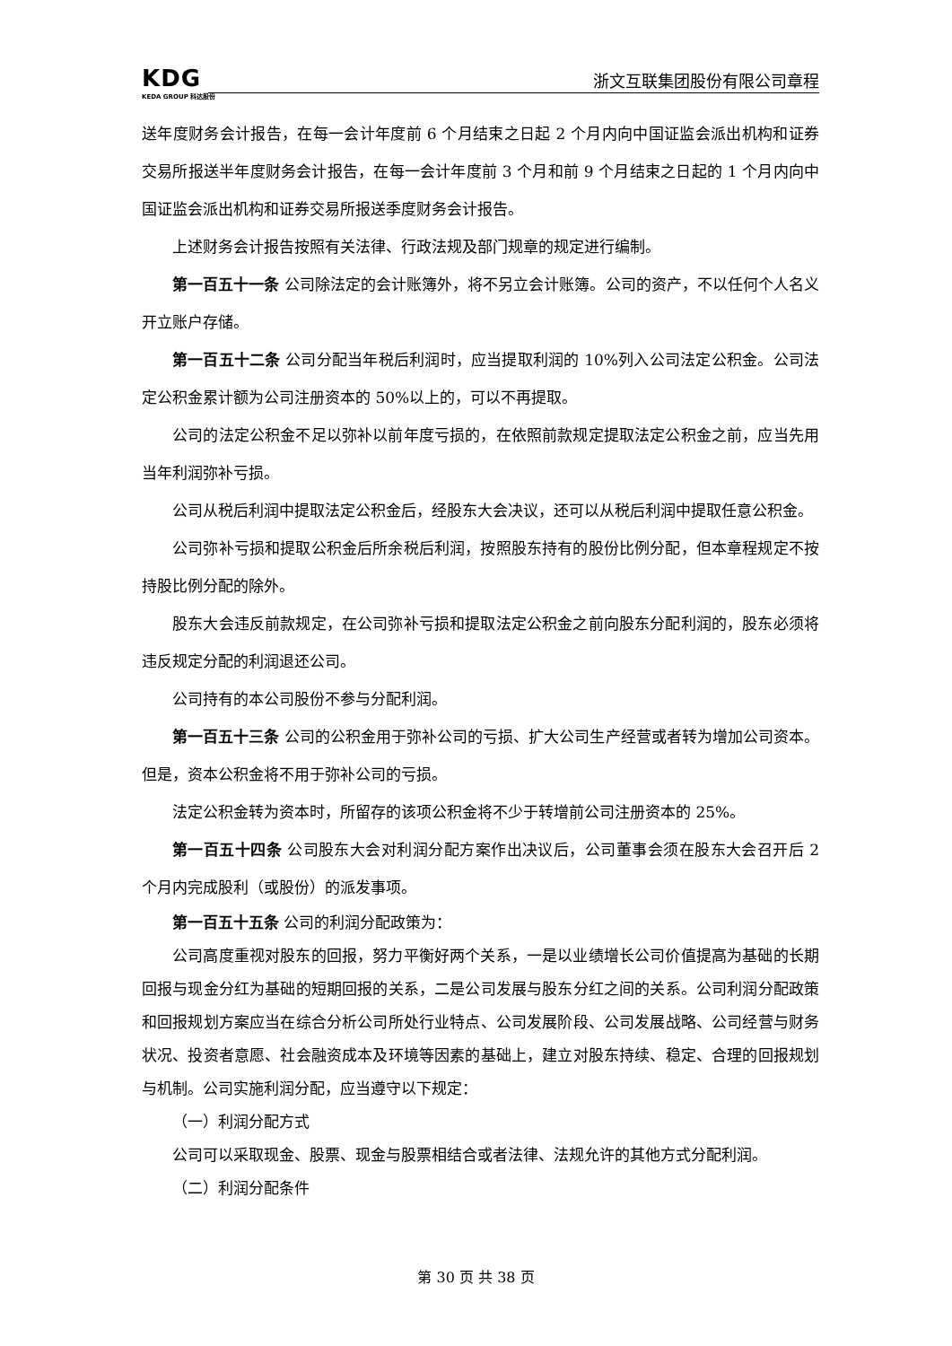KDG
KEDA GROUP 科达股份
浙文互联集团股份有限公司章程
送年度财务会计报告，在每一会计年度前 6 个月结束之日起 2 个月内向中国证监会派出机构和证券交易所报送半年度财务会计报告，在每一会计年度前 3 个月和前 9 个月结束之日起的 1 个月内向中国证监会派出机构和证券交易所报送季度财务会计报告。
上述财务会计报告按照有关法律、行政法规及部门规章的规定进行编制。
第一百五十一条 公司除法定的会计账簿外，将不另立会计账簿。公司的资产，不以任何个人名义开立账户存储。
第一百五十二条 公司分配当年税后利润时，应当提取利润的 10%列入公司法定公积金。公司法定公积金累计额为公司注册资本的 50%以上的，可以不再提取。
公司的法定公积金不足以弥补以前年度亏损的，在依照前款规定提取法定公积金之前，应当先用当年利润弥补亏损。
公司从税后利润中提取法定公积金后，经股东大会决议，还可以从税后利润中提取任意公积金。
公司弥补亏损和提取公积金后所余税后利润，按照股东持有的股份比例分配，但本章程规定不按持股比例分配的除外。
股东大会违反前款规定，在公司弥补亏损和提取法定公积金之前向股东分配利润的，股东必须将违反规定分配的利润退还公司。
公司持有的本公司股份不参与分配利润。
第一百五十三条 公司的公积金用于弥补公司的亏损、扩大公司生产经营或者转为增加公司资本。但是，资本公积金将不用于弥补公司的亏损。
法定公积金转为资本时，所留存的该项公积金将不少于转增前公司注册资本的 25%。
第一百五十四条 公司股东大会对利润分配方案作出决议后，公司董事会须在股东大会召开后 2 个月内完成股利（或股份）的派发事项。
第一百五十五条 公司的利润分配政策为：
公司高度重视对股东的回报，努力平衡好两个关系，一是以业绩增长公司价值提高为基础的长期回报与现金分红为基础的短期回报的关系，二是公司发展与股东分红之间的关系。公司利润分配政策和回报规划方案应当在综合分析公司所处行业特点、公司发展阶段、公司发展战略、公司经营与财务状况、投资者意愿、社会融资成本及环境等因素的基础上，建立对股东持续、稳定、合理的回报规划与机制。公司实施利润分配，应当遵守以下规定：
（一）利润分配方式
公司可以采取现金、股票、现金与股票相结合或者法律、法规允许的其他方式分配利润。
（二）利润分配条件
第 30 页 共 38 页